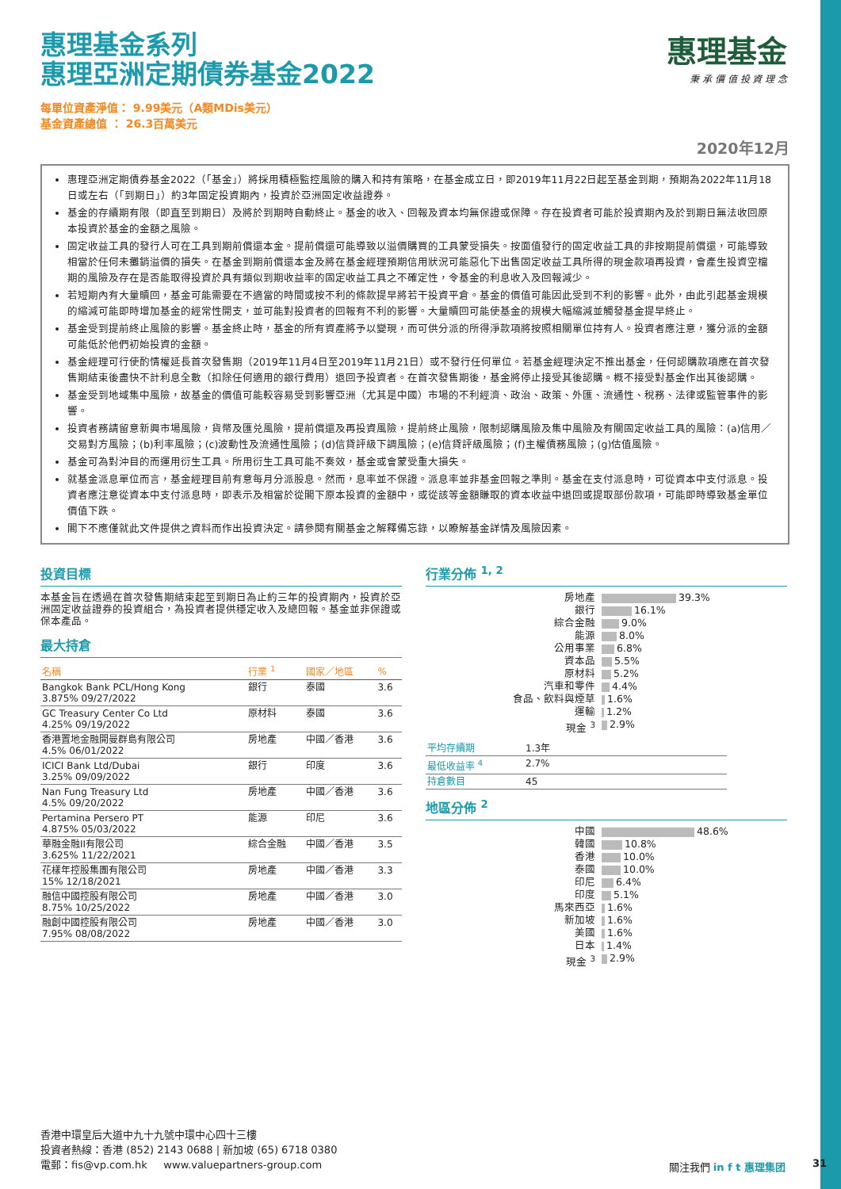惠理基金
秉 承 價 值 投 資 理 念
惠理基金系列
惠理亞洲定期債券基金2022
每單位資產淨值： 9.99美元（A類MDis美元）
基金資產總值 ： 26.3百萬美元
2020年12月
惠理亞洲定期債券基金2022（「基金」）將採用積極監控風險的購入和持有策略，在基金成立日，即2019年11月22日起至基金到期，預期為2022年11月18日或左右（「到期日」）約3年固定投資期內，投資於亞洲固定收益證券。
基金的存續期有限（即直至到期日）及將於到期時自動終止。基金的收入、回報及資本均無保證或保障。存在投資者可能於投資期內及於到期日無法收回原本投資於基金的金額之風險。
固定收益工具的發行人可在工具到期前償還本金。提前償還可能導致以溢價購買的工具蒙受損失。按面值發行的固定收益工具的非按期提前償還，可能導致相當於任何未攤銷溢價的損失。在基金到期前償還本金及將在基金經理預期信用狀況可能惡化下出售固定收益工具所得的現金款項再投資，會產生投資空檔期的風險及存在是否能取得投資於具有類似到期收益率的固定收益工具之不確定性，令基金的利息收入及回報減少。
若短期內有大量贖回，基金可能需要在不適當的時間或按不利的條款提早將若干投資平倉。基金的價值可能因此受到不利的影響。此外，由此引起基金規模的縮減可能即時增加基金的經常性開支，並可能對投資者的回報有不利的影響。大量贖回可能使基金的規模大幅縮減並觸發基金提早終止。
基金受到提前終止風險的影響。基金終止時，基金的所有資產將予以變現，而可供分派的所得淨款項將按照相關單位持有人。投資者應注意，獲分派的金額可能低於他們初始投資的金額。
基金經理可行使酌情權延長首次發售期（2019年11月4日至2019年11月21日）或不發行任何單位。若基金經理決定不推出基金，任何認購款項應在首次發售期結束後盡快不計利息全數（扣除任何適用的銀行費用）退回予投資者。在首次發售期後，基金將停止接受其後認購。概不接受對基金作出其後認購。
基金受到地域集中風險，故基金的價值可能較容易受到影響亞洲（尤其是中國）市場的不利經濟、政治、政策、外匯、流通性、稅務、法律或監管事件的影響。
投資者務請留意新興市場風險，貨幣及匯兑風險，提前償還及再投資風險，提前終止風險，限制認購風險及集中風險及有關固定收益工具的風險：(a)信用／交易對方風險；(b)利率風險；(c)波動性及流通性風險；(d)信貸評級下調風險；(e)信貸評級風險；(f)主權債務風險；(g)估值風險。
基金可為對沖目的而運用衍生工具。所用衍生工具可能不奏效，基金或會蒙受重大損失。
就基金派息單位而言，基金經理目前有意每月分派股息。然而，息率並不保證。派息率並非基金回報之準則。基金在支付派息時，可從資本中支付派息。投資者應注意從資本中支付派息時，即表示及相當於從閣下原本投資的金額中，或從該等金額賺取的資本收益中退回或提取部份款項，可能即時導致基金單位價值下跌。
閣下不應僅就此文件提供之資料而作出投資決定。請參閱有關基金之解釋備忘錄，以瞭解基金詳情及風險因素。
投資目標
本基金旨在透過在首次發售期結束起至到期日為止約三年的投資期內，投資於亞洲固定收益證券的投資組合，為投資者提供穩定收入及總回報。基金並非保證或保本產品。
最大持倉
| 名稱 | 行業 <sup>1</sup> | 國家／地區 | % |
| --- | --- | --- | --- |
| Bangkok Bank PCL/Hong Kong 3.875% 09/27/2022 | 銀行 | 泰國 | 3.6 |
| GC Treasury Center Co Ltd 4.25% 09/19/2022 | 原材料 | 泰國 | 3.6 |
| 香港置地金融開曼群島有限公司 4.5% 06/01/2022 | 房地產 | 中國／香港 | 3.6 |
| ICICI Bank Ltd/Dubai 3.25% 09/09/2022 | 銀行 | 印度 | 3.6 |
| Nan Fung Treasury Ltd 4.5% 09/20/2022 | 房地產 | 中國／香港 | 3.6 |
| Pertamina Persero PT 4.875% 05/03/2022 | 能源 | 印尼 | 3.6 |
| 華融金融II有限公司 3.625% 11/22/2021 | 綜合金融 | 中國／香港 | 3.5 |
| 花樣年控股集團有限公司 15% 12/18/2021 | 房地產 | 中國／香港 | 3.3 |
| 融信中國控股有限公司 8.75% 10/25/2022 | 房地產 | 中國／香港 | 3.0 |
| 融創中國控股有限公司 7.95% 08/08/2022 | 房地產 | 中國／香港 | 3.0 |
行業分佈 <sup>1, 2</sup>
| 房地產 | 39.3% |
| 銀行 | 16.1% |
| 綜合金融 | 9.0% |
| 能源 | 8.0% |
| 公用事業 | 6.8% |
| 資本品 | 5.5% |
| 原材料 | 5.2% |
| 汽車和零件 | 4.4% |
| 食品、飲料與煙草 | 1.6% |
| 運輸 | 1.2% |
| 現金 <sup>3</sup> | 2.9% |
| 平均存續期 | 1.3年 |
| 最低收益率 <sup>4</sup> | 2.7% |
| 持倉數目 | 45 |
地區分佈 <sup>2</sup>
| 中國 | 48.6% |
| 韓國 | 10.8% |
| 香港 | 10.0% |
| 泰國 | 10.0% |
| 印尼 | 6.4% |
| 印度 | 5.1% |
| 馬來西亞 | 1.6% |
| 新加坡 | 1.6% |
| 美國 | 1.6% |
| 日本 | 1.4% |
| 現金 <sup>3</sup> | 2.9% |
香港中環皇后大道中九十九號中環中心四十三樓
投資者熱線：香港 (852) 2143 0688 | 新加坡 (65) 6718 0380
電郵：fis@vp.com.hk www.valuepartners-group.com
關注我們 in f t 惠理集团 31